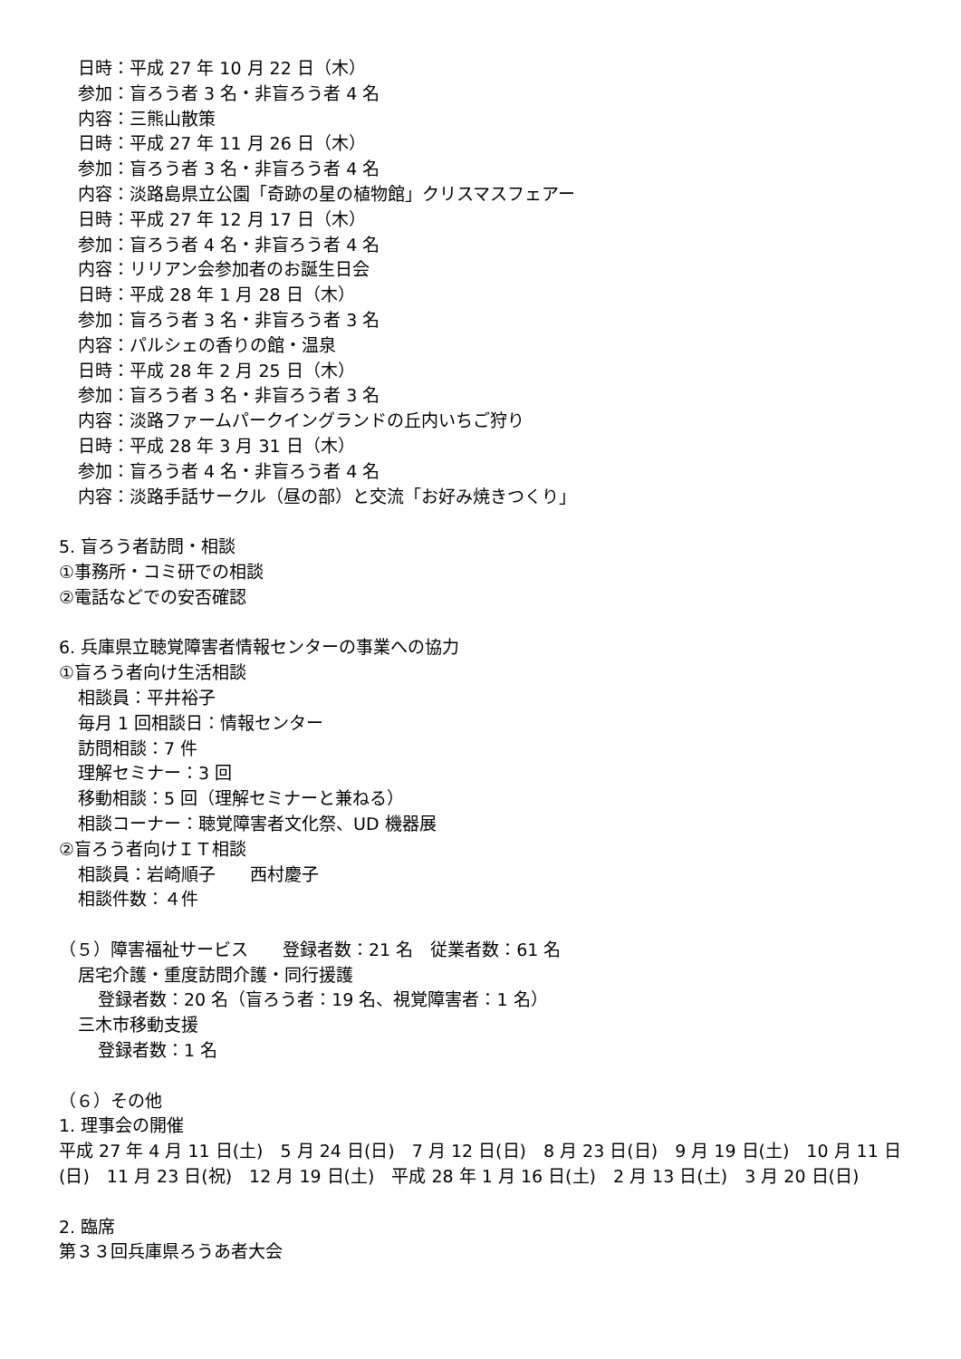日時：平成 27 年 10 月 22 日（木）
参加：盲ろう者 3 名・非盲ろう者 4 名
内容：三熊山散策
日時：平成 27 年 11 月 26 日（木）
参加：盲ろう者 3 名・非盲ろう者 4 名
内容：淡路島県立公園「奇跡の星の植物館」クリスマスフェアー
日時：平成 27 年 12 月 17 日（木）
参加：盲ろう者 4 名・非盲ろう者 4 名
内容：リリアン会参加者のお誕生日会
日時：平成 28 年 1 月 28 日（木）
参加：盲ろう者 3 名・非盲ろう者 3 名
内容：パルシェの香りの館・温泉
日時：平成 28 年 2 月 25 日（木）
参加：盲ろう者 3 名・非盲ろう者 3 名
内容：淡路ファームパークイングランドの丘内いちご狩り
日時：平成 28 年 3 月 31 日（木）
参加：盲ろう者 4 名・非盲ろう者 4 名
内容：淡路手話サークル（昼の部）と交流「お好み焼きつくり」
5. 盲ろう者訪問・相談
①事務所・コミ研での相談
②電話などでの安否確認
6. 兵庫県立聴覚障害者情報センターの事業への協力
①盲ろう者向け生活相談
相談員：平井裕子
毎月 1 回相談日：情報センター
訪問相談：7 件
理解セミナー：3 回
移動相談：5 回（理解セミナーと兼ねる）
相談コーナー：聴覚障害者文化祭、UD 機器展
②盲ろう者向けＩＴ相談
相談員：岩崎順子　　西村慶子
相談件数：４件
（５）障害福祉サービス　　登録者数：21 名　従業者数：61 名
居宅介護・重度訪問介護・同行援護
登録者数：20 名（盲ろう者：19 名、視覚障害者：1 名）
三木市移動支援
登録者数：1 名
（６）その他
1. 理事会の開催
平成 27 年 4 月 11 日(土)　5 月 24 日(日)　7 月 12 日(日)　8 月 23 日(日)　9 月 19 日(土)　10 月 11 日(日)　11 月 23 日(祝)　12 月 19 日(土)　平成 28 年 1 月 16 日(土)　2 月 13 日(土)　3 月 20 日(日)
2. 臨席
第３３回兵庫県ろうあ者大会